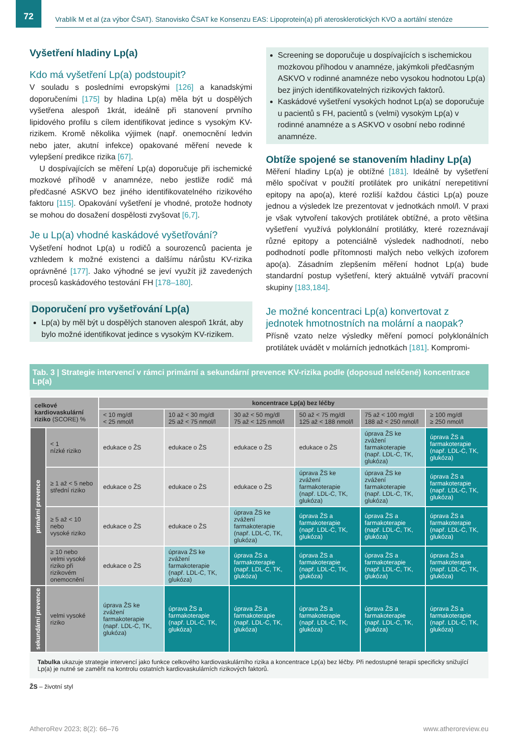72
Vrablík M et al (za výbor ČSAT). Stanovisko ČSAT ke Konsenzu EAS: Lipoprotein(a) při aterosklerotických KVO a aortální stenóze
Vyšetření hladiny Lp(a)
Kdo má vyšetření Lp(a) podstoupit?
V souladu s posledními evropskými [126] a kanadskými doporučeními [175] by hladina Lp(a) měla být u dospělých vyšetřena alespoň 1krát, ideálně při stanovení prvního lipidového profilu s cílem identifikovat jedince s vysokým KV-rizikem. Kromě několika výjimek (např. onemocnění ledvin nebo jater, akutní infekce) opakované měření nevede k vylepšení predikce rizika [67].
U dospívajících se měření Lp(a) doporučuje při ischemické mozkové příhodě v anamnéze, nebo jestliže rodič má předčasné ASKVO bez jiného identifikovatelného rizikového faktoru [115]. Opakování vyšetření je vhodné, protože hodnoty se mohou do dosažení dospělosti zvyšovat [6,7].
Je u Lp(a) vhodné kaskádové vyšetřování?
Vyšetření hodnot Lp(a) u rodičů a sourozenců pacienta je vzhledem k možné existenci a dalšímu nárůstu KV-rizika oprávněné [177]. Jako výhodné se jeví využít již zavedených procesů kaskádového testování FH [178–180].
Doporučení pro vyšetřování Lp(a)
Lp(a) by měl být u dospělých stanoven alespoň 1krát, aby bylo možné identifikovat jedince s vysokým KV-rizikem.
Screening se doporučuje u dospívajících s ischemickou mozkovou příhodou v anamnéze, jakýmkoli předčasným ASKVO v rodinné anamnéze nebo vysokou hodnotou Lp(a) bez jiných identifikovatelných rizikových faktorů.
Kaskádové vyšetření vysokých hodnot Lp(a) se doporučuje u pacientů s FH, pacientů s (velmi) vysokým Lp(a) v rodinné anamnéze a s ASKVO v osobní nebo rodinné anamnéze.
Obtíže spojené se stanovením hladiny Lp(a)
Měření hladiny Lp(a) je obtížné [181]. Ideálně by vyšetření mělo spočívat v použití protilátek pro unikátní nerepetitivní epitopy na apo(a), které rozliší každou částici Lp(a) pouze jednou a výsledek lze prezentovat v jednotkách nmol/l. V praxi je však vytvoření takových protilátek obtížné, a proto většina vyšetření využívá polyklonální protilátky, které rozeznávají různé epitopy a potenciálně výsledek nadhodnotí, nebo podhodnotí podle přítomnosti malých nebo velkých izoforem apo(a). Zásadním zlepšením měření hodnot Lp(a) bude standardní postup vyšetření, který aktuálně vytváří pracovní skupiny [183,184].
Je možné koncentraci Lp(a) konvertovat z jednotek hmotnostních na molární a naopak?
Přísně vzato nelze výsledky měření pomocí polyklonálních protilátek uvádět v molárních jednotkách [181]. Kompromi-
Tab. 3 | Strategie intervencí v rámci primární a sekundární prevence KV-rizika podle (doposud neléčené) koncentrace Lp(a)
| celkové kardiovaskulární riziko (SCORE) % | | koncentrace Lp(a) bez léčby | | | | | |
| --- | --- | --- | --- | --- | --- | --- | --- |
| | | < 10 mg/dl < 25 nmol/l | 10 až < 30 mg/dl 25 až < 75 nmol/l | 30 až < 50 mg/dl 75 až < 125 nmol/l | 50 až < 75 mg/dl 125 až < 188 nmol/l | 75 až < 100 mg/dl 188 až < 250 nmol/l | ≥ 100 mg/dl ≥ 250 nmol/l |
| primární prevence | < 1 nízké riziko | edukace o ŽS | edukace o ŽS | edukace o ŽS | edukace o ŽS | úprava ŽS ke zvážení farmakoterapie (např. LDL-C, TK, glukóza) | úprava ŽS a farmakoterapie (např. LDL-C, TK, glukóza) |
| | ≥ 1 až < 5 nebo střední riziko | edukace o ŽS | edukace o ŽS | edukace o ŽS | úprava ŽS ke zvážení farmakoterapie (např. LDL-C, TK, glukóza) | úprava ŽS ke zvážení farmakoterapie (např. LDL-C, TK, glukóza) | úprava ŽS a farmakoterapie (např. LDL-C, TK, glukóza) |
| | ≥ 5 až < 10 nebo vysoké riziko | edukace o ŽS | edukace o ŽS | úprava ŽS ke zvážení farmakoterapie (např. LDL-C, TK, glukóza) | úprava ŽS a farmakoterapie (např. LDL-C, TK, glukóza) | úprava ŽS a farmakoterapie (např. LDL-C, TK, glukóza) | úprava ŽS a farmakoterapie (např. LDL-C, TK, glukóza) |
| | ≥ 10 nebo velmi vysoké riziko při rizikovém onemocnění | edukace o ŽS | úprava ŽS ke zvážení farmakoterapie (např. LDL-C, TK, glukóza) | úprava ŽS a farmakoterapie (např. LDL-C, TK, glukóza) | úprava ŽS a farmakoterapie (např. LDL-C, TK, glukóza) | úprava ŽS a farmakoterapie (např. LDL-C, TK, glukóza) | úprava ŽS a farmakoterapie (např. LDL-C, TK, glukóza) |
| sekundární prevence | velmi vysoké riziko | úprava ŽS ke zvážení farmakoterapie (např. LDL-C, TK, glukóza) | úprava ŽS a farmakoterapie (např. LDL-C, TK, glukóza) | úprava ŽS a farmakoterapie (např. LDL-C, TK, glukóza) | úprava ŽS a farmakoterapie (např. LDL-C, TK, glukóza) | úprava ŽS a farmakoterapie (např. LDL-C, TK, glukóza) | úprava ŽS a farmakoterapie (např. LDL-C, TK, glukóza) |
Tabulka ukazuje strategie intervencí jako funkce celkového kardiovaskulárního rizika a koncentrace Lp(a) bez léčby. Při nedostupné terapii specificky snižující Lp(a) je nutné se zaměřit na kontrolu ostatních kardiovaskulárních rizikových faktorů.
ŽS – životní styl
AtheroRev 2023; 8(2): 66–76 www.atheroreview.eu